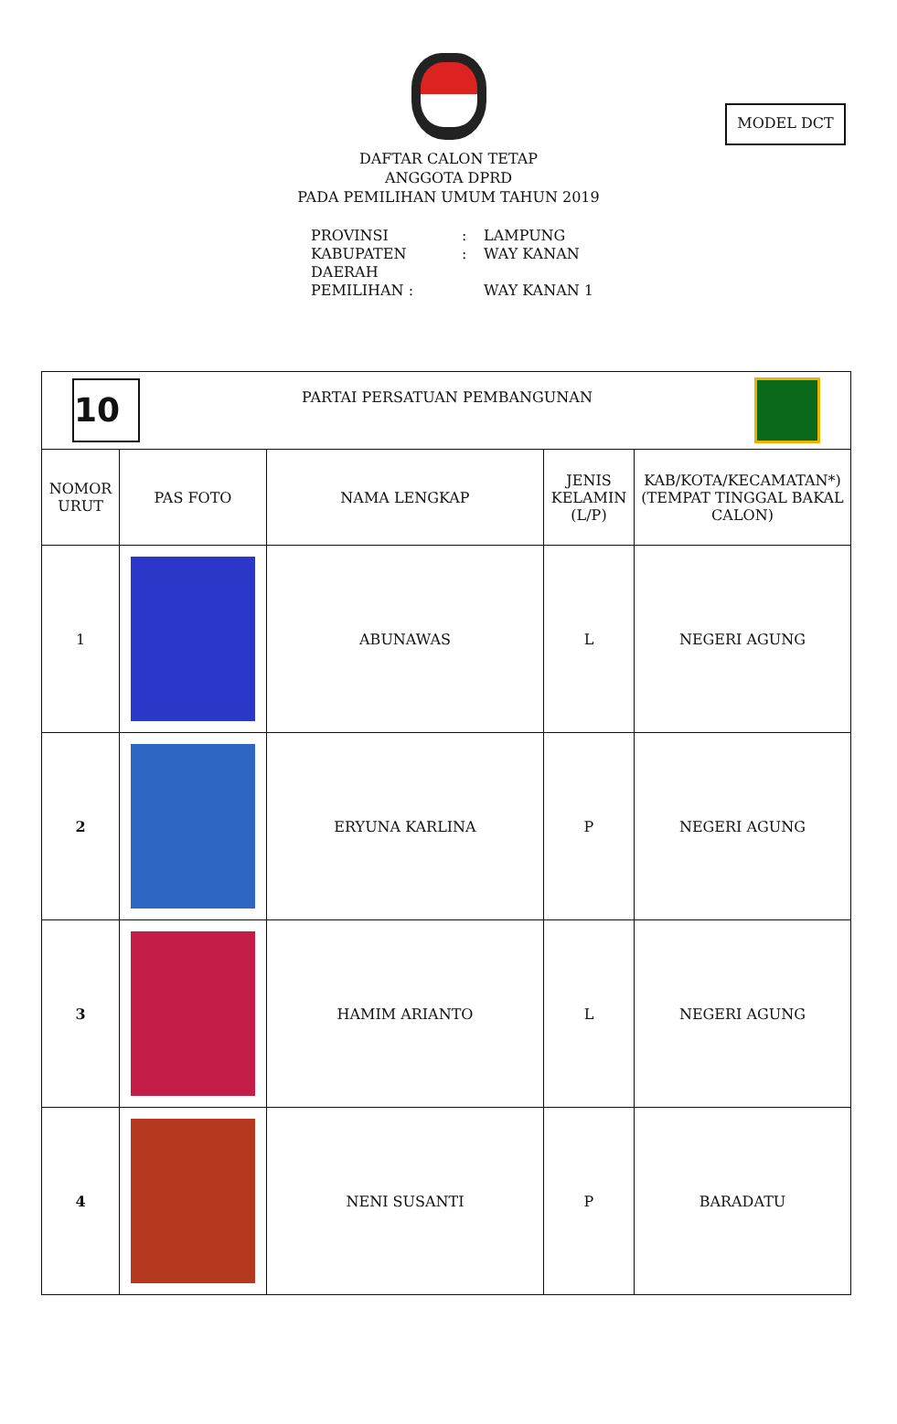MODEL DCT
DAFTAR CALON TETAP
ANGGOTA DPRD
PADA PEMILIHAN UMUM TAHUN 2019
PROVINSI: LAMPUNG
KABUPATEN: WAY KANAN
DAERAH PEMILIHAN : WAY KANAN 1
| 10 PARTAI PERSATUAN PEMBANGUNAN | | | | |
| NOMOR URUT | PAS FOTO | NAMA LENGKAP | JENIS KELAMIN (L/P) | KAB/KOTA/KECAMATAN*) (TEMPAT TINGGAL BAKAL CALON) |
| 1 | | ABUNAWAS | L | NEGERI AGUNG |
| 2 | | ERYUNA KARLINA | P | NEGERI AGUNG |
| 3 | | HAMIM ARIANTO | L | NEGERI AGUNG |
| 4 | | NENI SUSANTI | P | BARADATU |